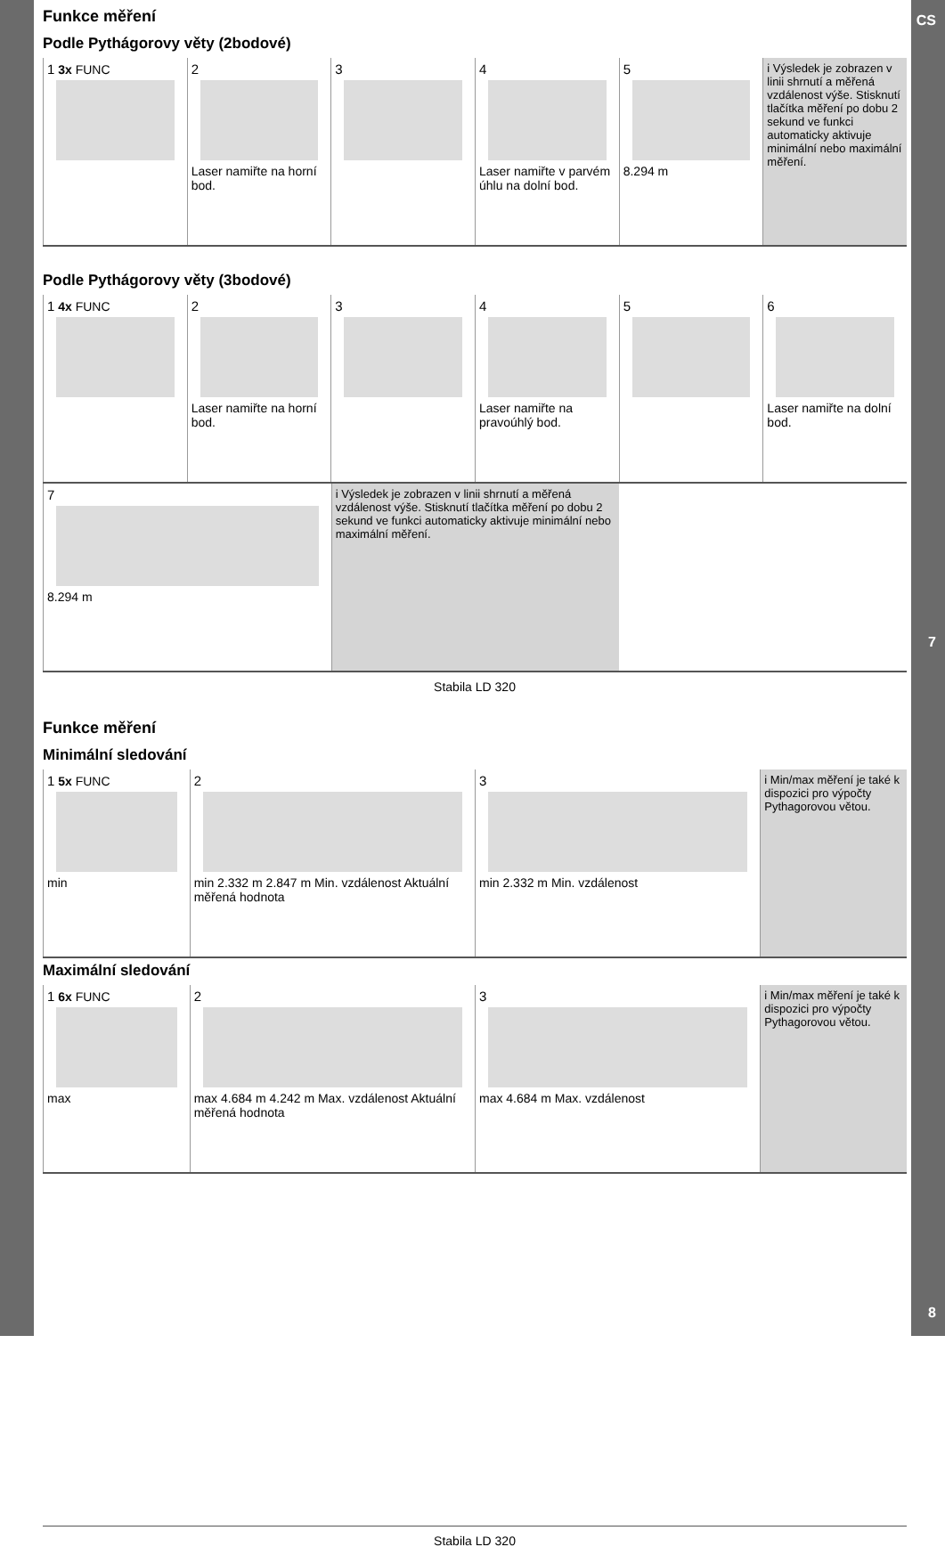CS
7
8
Funkce měření
Podle Pythágorovy věty (2bodové)
1 3x FUNC 2
Laser namiřte na horní bod.
3 4
Laser namiřte v parvém úhlu na dolní bod.
5
8.294 m
i Výsledek je zobrazen v linii shrnutí a měřená vzdálenost výše. Stisknutí tlačítka měření po dobu 2 sekund ve funkci automaticky aktivuje minimální nebo maximální měření.
Podle Pythágorovy věty (3bodové)
1 4x FUNC 2
Laser namiřte na horní bod.
3 4
Laser namiřte na pravoúhlý bod.
5 6
Laser namiřte na dolní bod.
7
8.294 m
i Výsledek je zobrazen v linii shrnutí a měřená vzdálenost výše. Stisknutí tlačítka měření po dobu 2 sekund ve funkci automaticky aktivuje minimální nebo maximální měření.
Stabila LD 320
Funkce měření
Minimální sledování
1 5x FUNC
min
2
min 2.332 m 2.847 m Min. vzdálenost Aktuální měřená hodnota
3
min 2.332 m Min. vzdálenost
i Min/max měření je také k dispozici pro výpočty Pythagorovou větou.
Maximální sledování
1 6x FUNC
max
2
max 4.684 m 4.242 m Max. vzdálenost Aktuální měřená hodnota
3
max 4.684 m Max. vzdálenost
i Min/max měření je také k dispozici pro výpočty Pythagorovou větou.
Stabila LD 320